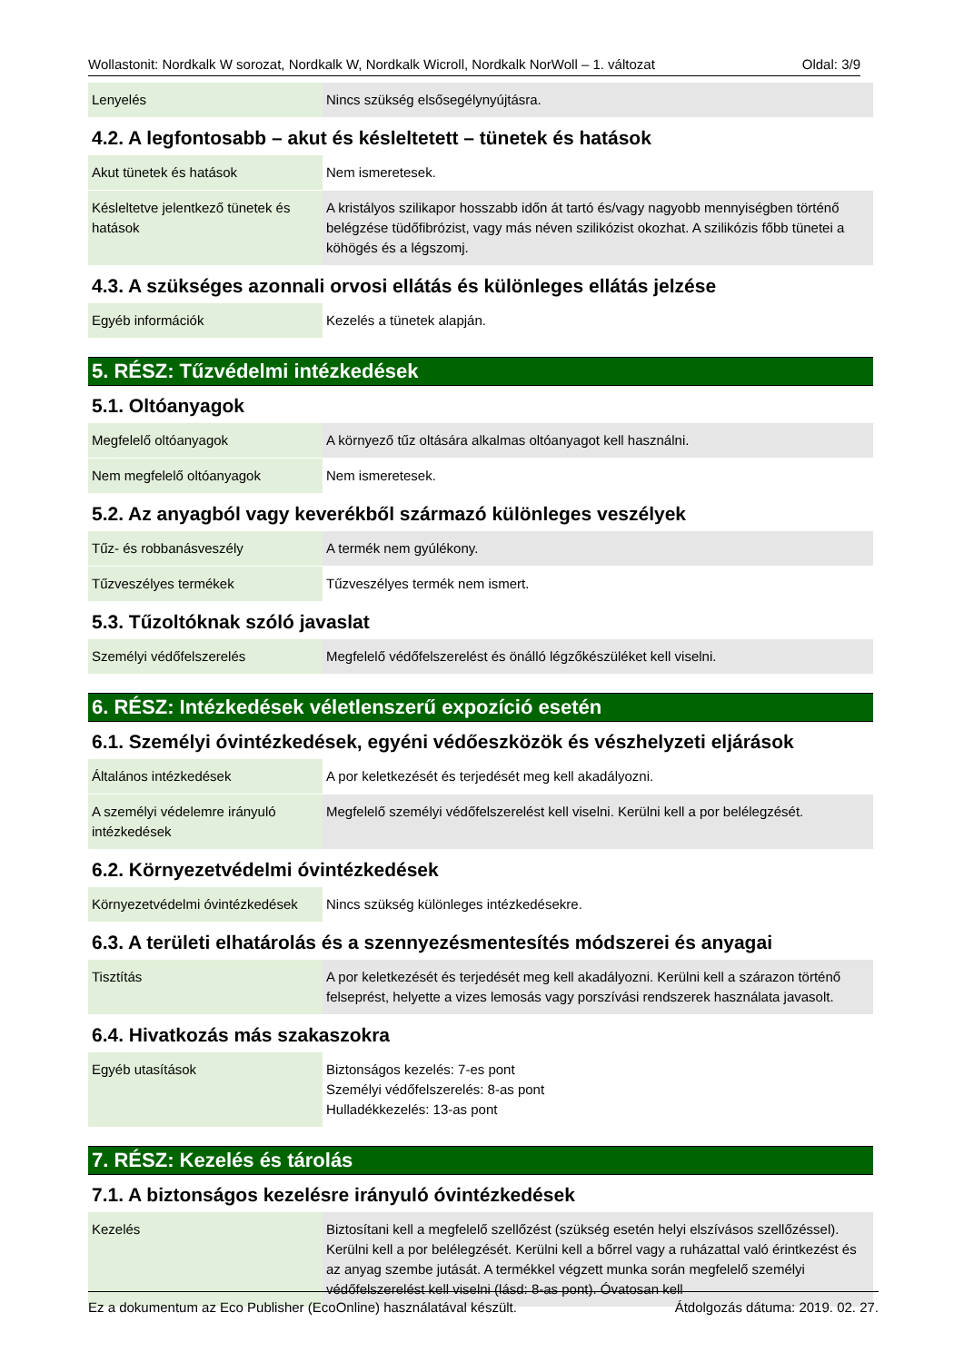Wollastonit: Nordkalk W sorozat, Nordkalk W, Nordkalk Wicroll, Nordkalk NorWoll – 1. változat Oldal: 3/9
| Lenyelés | Nincs szükség elsősegélynyújtásra. |
4.2. A legfontosabb – akut és késleltetett – tünetek és hatások
| Akut tünetek és hatások | Nem ismeretesek. |
| Késleltetve jelentkező tünetek és hatások | A kristályos szilikapor hosszabb időn át tartó és/vagy nagyobb mennyiségben történő belégzése tüdőfibrózist, vagy más néven szilikózist okozhat. A szilikózis főbb tünetei a köhögés és a légszomj. |
4.3. A szükséges azonnali orvosi ellátás és különleges ellátás jelzése
| Egyéb információk | Kezelés a tünetek alapján. |
5. RÉSZ: Tűzvédelmi intézkedések
5.1. Oltóanyagok
| Megfelelő oltóanyagok | A környező tűz oltására alkalmas oltóanyagot kell használni. |
| Nem megfelelő oltóanyagok | Nem ismeretesek. |
5.2. Az anyagból vagy keverékből származó különleges veszélyek
| Tűz- és robbanásveszély | A termék nem gyúlékony. |
| Tűzveszélyes termékek | Tűzveszélyes termék nem ismert. |
5.3. Tűzoltóknak szóló javaslat
| Személyi védőfelszerelés | Megfelelő védőfelszerelést és önálló légzőkészüléket kell viselni. |
6. RÉSZ: Intézkedések véletlenszerű expozíció esetén
6.1. Személyi óvintézkedések, egyéni védőeszközök és vészhelyzeti eljárások
| Általános intézkedések | A por keletkezését és terjedését meg kell akadályozni. |
| A személyi védelemre irányuló intézkedések | Megfelelő személyi védőfelszerelést kell viselni. Kerülni kell a por belélegzését. |
6.2. Környezetvédelmi óvintézkedések
| Környezetvédelmi óvintézkedések | Nincs szükség különleges intézkedésekre. |
6.3. A területi elhatárolás és a szennyezésmentesítés módszerei és anyagai
| Tisztítás | A por keletkezését és terjedését meg kell akadályozni. Kerülni kell a szárazon történő felseprést, helyette a vizes lemosás vagy porszívási rendszerek használata javasolt. |
6.4. Hivatkozás más szakaszokra
| Egyéb utasítások | Biztonságos kezelés: 7-es pont Személyi védőfelszerelés: 8-as pont Hulladékkezelés: 13-as pont |
7. RÉSZ: Kezelés és tárolás
7.1. A biztonságos kezelésre irányuló óvintézkedések
| Kezelés | Biztosítani kell a megfelelő szellőzést (szükség esetén helyi elszívásos szellőzéssel). Kerülni kell a por belélegzését. Kerülni kell a bőrrel vagy a ruházattal való érintkezést és az anyag szembe jutását. A termékkel végzett munka során megfelelő személyi védőfelszerelést kell viselni (lásd: 8-as pont). Óvatosan kell |
Ez a dokumentum az Eco Publisher (EcoOnline) használatával készült. Átdolgozás dátuma: 2019. 02. 27.